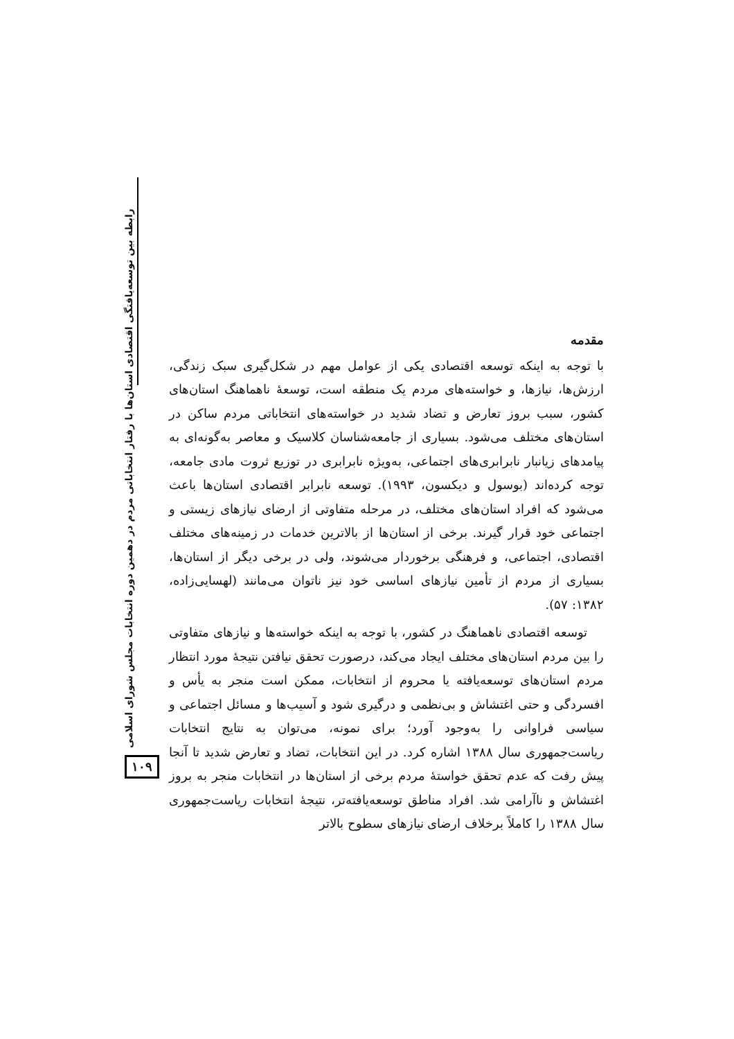رابطه بین توسعه‌یافتگی اقتصادی استان‌ها با رفتار انتخاباتی مردم در دهمین دوره انتخابات مجلس شورای اسلامی
۱۰۹
مقدمه
با توجه به اینکه توسعه اقتصادی یکی از عوامل مهم در شکل‌گیری سبک زندگی، ارزش‌ها، نیازها، و خواسته‌های مردم یک منطقه است، توسعهٔ ناهماهنگ استان‌های کشور، سبب بروز تعارض و تضاد شدید در خواسته‌های انتخاباتی مردم ساکن در استان‌های مختلف می‌شود. بسیاری از جامعه‌شناسان کلاسیک و معاصر به‌گونه‌ای به پیامدهای زیانبار نابرابری‌های اجتماعی، به‌ویژه نابرابری در توزیع ثروت مادی جامعه، توجه کرده‌اند (بوسول و دیکسون، ۱۹۹۳). توسعه نابرابر اقتصادی استان‌ها باعث می‌شود که افراد استان‌های مختلف، در مرحله متفاوتی از ارضای نیازهای زیستی و اجتماعی خود قرار گیرند. برخی از استان‌ها از بالاترین خدمات در زمینه‌های مختلف اقتصادی، اجتماعی، و فرهنگی برخوردار می‌شوند، ولی در برخی دیگر از استان‌ها، بسیاری از مردم از تأمین نیازهای اساسی خود نیز ناتوان می‌مانند (لهسایی‌زاده، ۱۳۸۲: ۵۷).
توسعه اقتصادی ناهماهنگ در کشور، با توجه به اینکه خواسته‌ها و نیازهای متفاوتی را بین مردم استان‌های مختلف ایجاد می‌کند، درصورت تحقق نیافتن نتیجهٔ مورد انتظار مردم استان‌های توسعه‌یافته یا محروم از انتخابات، ممکن است منجر به یأس و افسردگی و حتی اغتشاش و بی‌نظمی و درگیری شود و آسیب‌ها و مسائل اجتماعی و سیاسی فراوانی را به‌وجود آورد؛ برای نمونه، می‌توان به نتایج انتخابات ریاست‌جمهوری سال ۱۳۸۸ اشاره کرد. در این انتخابات، تضاد و تعارض شدید تا آنجا پیش رفت که عدم تحقق خواستهٔ مردم برخی از استان‌ها در انتخابات منجر به بروز اغتشاش و ناآرامی شد. افراد مناطق توسعه‌یافته‌تر، نتیجهٔ انتخابات ریاست‌جمهوری سال ۱۳۸۸ را کاملاً برخلاف ارضای نیازهای سطوح بالاتر